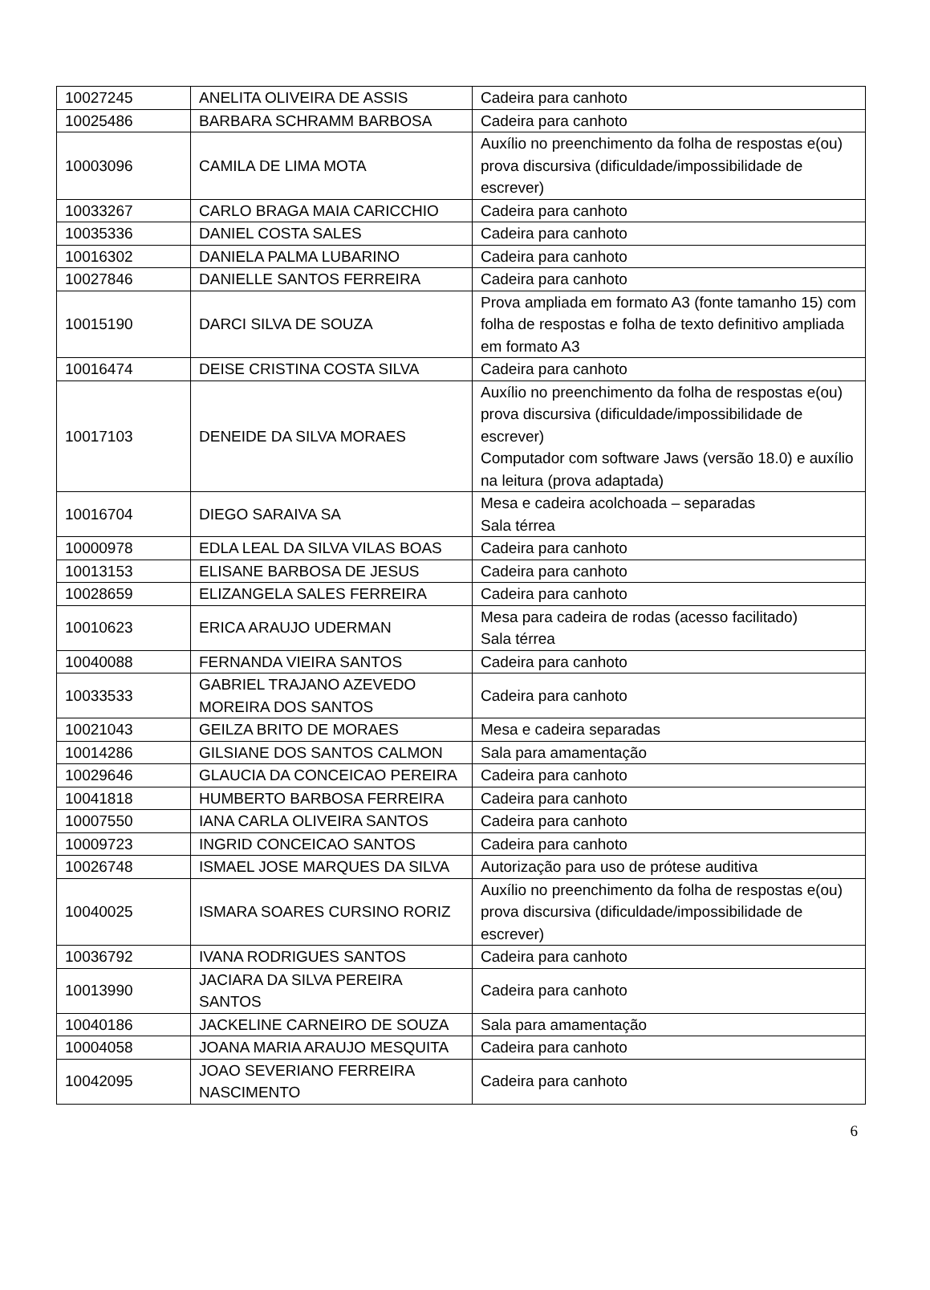| 10027245 | ANELITA OLIVEIRA DE ASSIS | Cadeira para canhoto |
| 10025486 | BARBARA SCHRAMM BARBOSA | Cadeira para canhoto |
| 10003096 | CAMILA DE LIMA MOTA | Auxílio no preenchimento da folha de respostas e(ou) prova discursiva (dificuldade/impossibilidade de escrever) |
| 10033267 | CARLO BRAGA MAIA CARICCHIO | Cadeira para canhoto |
| 10035336 | DANIEL COSTA SALES | Cadeira para canhoto |
| 10016302 | DANIELA PALMA LUBARINO | Cadeira para canhoto |
| 10027846 | DANIELLE SANTOS FERREIRA | Cadeira para canhoto |
| 10015190 | DARCI SILVA DE SOUZA | Prova ampliada em formato A3 (fonte tamanho 15) com folha de respostas e folha de texto definitivo ampliada em formato A3 |
| 10016474 | DEISE CRISTINA COSTA SILVA | Cadeira para canhoto |
| 10017103 | DENEIDE DA SILVA MORAES | Auxílio no preenchimento da folha de respostas e(ou) prova discursiva (dificuldade/impossibilidade de escrever) Computador com software Jaws (versão 18.0) e auxílio na leitura (prova adaptada) |
| 10016704 | DIEGO SARAIVA SA | Mesa e cadeira acolchoada – separadas Sala térrea |
| 10000978 | EDLA LEAL DA SILVA VILAS BOAS | Cadeira para canhoto |
| 10013153 | ELISANE BARBOSA DE JESUS | Cadeira para canhoto |
| 10028659 | ELIZANGELA SALES FERREIRA | Cadeira para canhoto |
| 10010623 | ERICA ARAUJO UDERMAN | Mesa para cadeira de rodas (acesso facilitado) Sala térrea |
| 10040088 | FERNANDA VIEIRA SANTOS | Cadeira para canhoto |
| 10033533 | GABRIEL TRAJANO AZEVEDO MOREIRA DOS SANTOS | Cadeira para canhoto |
| 10021043 | GEILZA BRITO DE MORAES | Mesa e cadeira separadas |
| 10014286 | GILSIANE DOS SANTOS CALMON | Sala para amamentação |
| 10029646 | GLAUCIA DA CONCEICAO PEREIRA | Cadeira para canhoto |
| 10041818 | HUMBERTO BARBOSA FERREIRA | Cadeira para canhoto |
| 10007550 | IANA CARLA OLIVEIRA SANTOS | Cadeira para canhoto |
| 10009723 | INGRID CONCEICAO SANTOS | Cadeira para canhoto |
| 10026748 | ISMAEL JOSE MARQUES DA SILVA | Autorização para uso de prótese auditiva |
| 10040025 | ISMARA SOARES CURSINO RORIZ | Auxílio no preenchimento da folha de respostas e(ou) prova discursiva (dificuldade/impossibilidade de escrever) |
| 10036792 | IVANA RODRIGUES SANTOS | Cadeira para canhoto |
| 10013990 | JACIARA DA SILVA PEREIRA SANTOS | Cadeira para canhoto |
| 10040186 | JACKELINE CARNEIRO DE SOUZA | Sala para amamentação |
| 10004058 | JOANA MARIA ARAUJO MESQUITA | Cadeira para canhoto |
| 10042095 | JOAO SEVERIANO FERREIRA NASCIMENTO | Cadeira para canhoto |
6